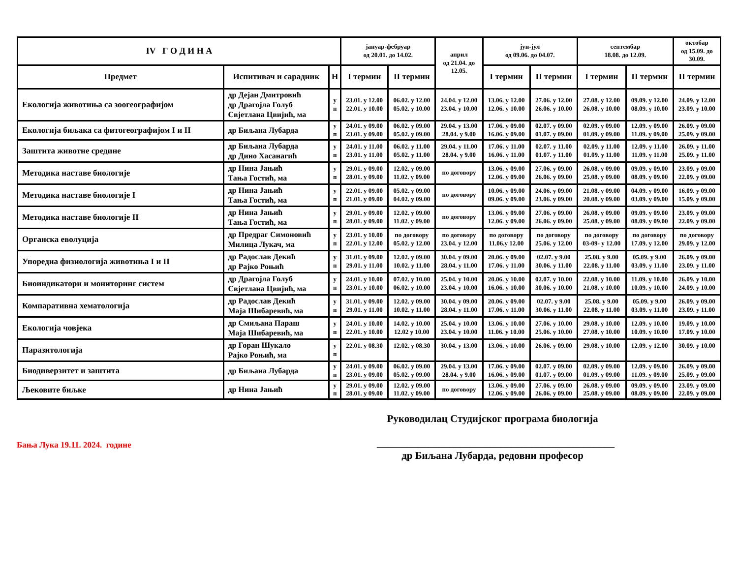| IV Г О Д И Н А | | | јануар-фебруар од 20.01. до 14.02. | | април од 21.04. до 12.05. | јун-јул од 09.06. до 04.07. | | септембар 18.08. до 12.09. | | октобар од 15.09. до 30.09. |
| --- | --- | --- | --- | --- | --- | --- | --- | --- | --- | --- |
| Предмет | Испитивач и сарадник | Н | I термин | II термин | | I термин | II термин | I термин | II термин | II термин |
| Екологија животиња са зоогеографијом | др Дејан Дмитровић др Драгојла Голуб Свјетлана Цвијић, ма | у п | 23.01. у 12.00 22.01. у 10.00 | 06.02. у 12.00 05.02. у 10.00 | 24.04. у 12.00 23.04. у 10.00 | 13.06. у 12.00 12.06. у 10.00 | 27.06. у 12.00 26.06. у 10.00 | 27.08. у 12.00 26.08. у 10.00 | 09.09. у 12.00 08.09. у 10.00 | 24.09. у 12.00 23.09. у 10.00 |
| Екологија биљака са фитогеографијом I и II | др Биљана Лубарда | у п | 24.01. у 09.00 23.01. у 09.00 | 06.02. у 09.00 05.02. у 09.00 | 29.04. у 13.00 28.04. у 9.00 | 17.06. у 09.00 16.06. у 09.00 | 02.07. у 09.00 01.07. у 09.00 | 02.09. у 09.00 01.09. у 09.00 | 12.09. у 09.00 11.09. у 09.00 | 26.09. у 09.00 25.09. у 09.00 |
| Заштита животне средине | др Биљана Лубарда др Дино Хасанагић | у п | 24.01. у 11.00 23.01. у 11.00 | 06.02. у 11.00 05.02. у 11.00 | 29.04. у 11.00 28.04. у 9.00 | 17.06. у 11.00 16.06. у 11.00 | 02.07. у 11.00 01.07. у 11.00 | 02.09. у 11.00 01.09. у 11.00 | 12.09. у 11.00 11.09. у 11.00 | 26.09. у 11.00 25.09. у 11.00 |
| Методика наставе биологије | др Нина Јањић Тања Гостић, ма | у п | 29.01. у 09.00 28.01. у 09.00 | 12.02. у 09.00 11.02. у 09.00 | по договору | 13.06. у 09.00 12.06. у 09.00 | 27.06. у 09.00 26.06. у 09.00 | 26.08. у 09.00 25.08. у 09.00 | 09.09. у 09.00 08.09. у 09.00 | 23.09. у 09.00 22.09. у 09.00 |
| Методика наставе биологије I | др Нина Јањић Тања Гостић, ма | у п | 22.01. у 09.00 21.01. у 09.00 | 05.02. у 09.00 04.02. у 09.00 | по договору | 10.06. у 09.00 09.06. у 09.00 | 24.06. у 09.00 23.06. у 09.00 | 21.08. у 09.00 20.08. у 09.00 | 04.09. у 09.00 03.09. у 09.00 | 16.09. у 09.00 15.09. у 09.00 |
| Методика наставе биологије II | др Нина Јањић Тања Гостић, ма | у п | 29.01. у 09.00 28.01. у 09.00 | 12.02. у 09.00 11.02. у 09.00 | по договору | 13.06. у 09.00 12.06. у 09.00 | 27.06. у 09.00 26.06. у 09.00 | 26.08. у 09.00 25.08. у 09.00 | 09.09. у 09.00 08.09. у 09.00 | 23.09. у 09.00 22.09. у 09.00 |
| Органска еволуција | др Предраг Симоновић Милица Лукач, ма | у п | 23.01. у 10.00 22.01. у 12.00 | по договору 05.02. у 12.00 | по договору 23.04. у 12.00 | по договору 11.06.у 12.00 | по договору 25.06. у 12.00 | по договору 03-09- у 12.00 | по договору 17.09. у 12.00 | по договору 29.09. у 12.00 |
| Упоредна физиологија животиња I и II | др Радослав Декић др Рајко Роњић | у п | 31.01. у 09.00 29.01. у 11.00 | 12.02. у 09.00 10.02. у 11.00 | 30.04. у 09.00 28.04. у 11.00 | 20.06. у 09.00 17.06. у 11.00 | 02.07. у 9.00 30.06. у 11.00 | 25.08. у 9.00 22.08. у 11.00 | 05.09. у 9.00 03.09. у 11.00 | 26.09. у 09.00 23.09. у 11.00 |
| Биоиндикатори и мониторинг систем | др Драгојла Голуб Свјетлана Цвијић, ма | у п | 24.01. у 10.00 23.01. у 10.00 | 07.02. у 10.00 06.02. у 10.00 | 25.04. у 10.00 23.04. у 10.00 | 20.06. у 10.00 16.06. у 10.00 | 02.07. у 10.00 30.06. у 10.00 | 22.08. у 10.00 21.08. у 10.00 | 11.09. у 10.00 10.09. у 10.00 | 26.09. у 10.00 24.09. у 10.00 |
| Компаративна хематологија | др Радослав Декић Маја Шибаревић, ма | у п | 31.01. у 09.00 29.01. у 11.00 | 12.02. у 09.00 10.02. у 11.00 | 30.04. у 09.00 28.04. у 11.00 | 20.06. у 09.00 17.06. у 11.00 | 02.07. у 9.00 30.06. у 11.00 | 25.08. у 9.00 22.08. у 11.00 | 05.09. у 9.00 03.09. у 11.00 | 26.09. у 09.00 23.09. у 11.00 |
| Екологија човјека | др Смиљана Параш Маја Шибаревић, ма | у п | 24.01. у 10.00 22.01. у 10.00 | 14.02. у 10.00 12.02 у 10.00 | 25.04. у 10.00 23.04. у 10.00 | 13.06. у 10.00 11.06. у 10.00 | 27.06. у 10.00 25.06. у 10.00 | 29.08. у 10.00 27.08. у 10.00 | 12.09. у 10.00 10.09. у 10.00 | 19.09. у 10.00 17.09. у 10.00 |
| Паразитологија | др Горан Шукало Рајко Роњић, ма | у п | 22.01. у 08.30 | 12.02. у 08.30 | 30.04. у 13.00 | 13.06. у 10.00 | 26.06. у 09.00 | 29.08. у 10.00 | 12.09. у 12.00 | 30.09. у 10.00 |
| Биодиверзитет и заштита | др Биљана Лубарда | у п | 24.01. у 09.00 23.01. у 09.00 | 06.02. у 09.00 05.02. у 09.00 | 29.04. у 13.00 28.04. у 9.00 | 17.06. у 09.00 16.06. у 09.00 | 02.07. у 09.00 01.07. у 09.00 | 02.09. у 09.00 01.09. у 09.00 | 12.09. у 09.00 11.09. у 09.00 | 26.09. у 09.00 25.09. у 09.00 |
| Љековите биљке | др Нина Јањић | у п | 29.01. у 09.00 28.01. у 09.00 | 12.02. у 09.00 11.02. у 09.00 | по договору | 13.06. у 09.00 12.06. у 09.00 | 27.06. у 09.00 26.06. у 09.00 | 26.08. у 09.00 25.08. у 09.00 | 09.09. у 09.00 08.09. у 09.00 | 23.09. у 09.00 22.09. у 09.00 |
Бања Лука 19.11. 2024. године
Руководилац Студијског програма биологија
______________________________________________
др Биљана Лубарда, редовни професор